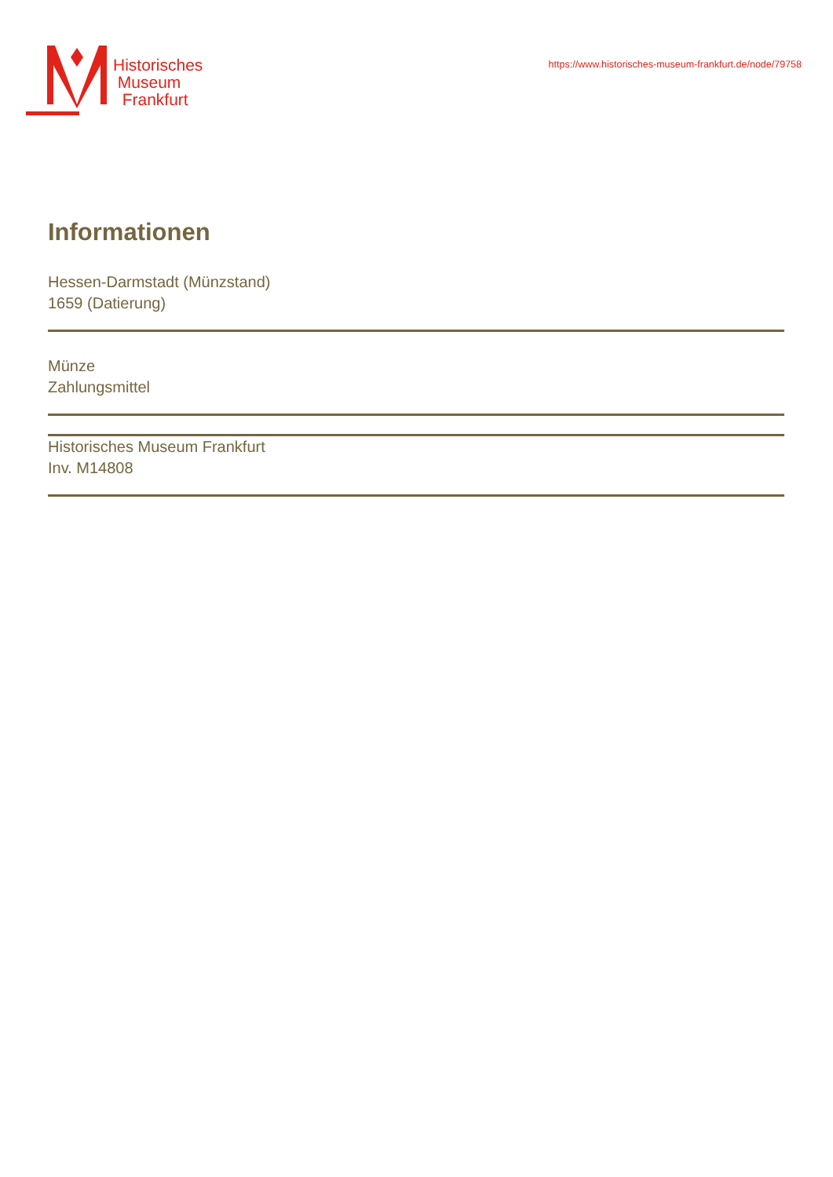Historisches
Museum
Frankfurt
https://www.historisches-museum-frankfurt.de/node/79758
Informationen
Hessen-Darmstadt (Münzstand)
1659 (Datierung)
Münze
Zahlungsmittel
Historisches Museum Frankfurt
Inv. M14808